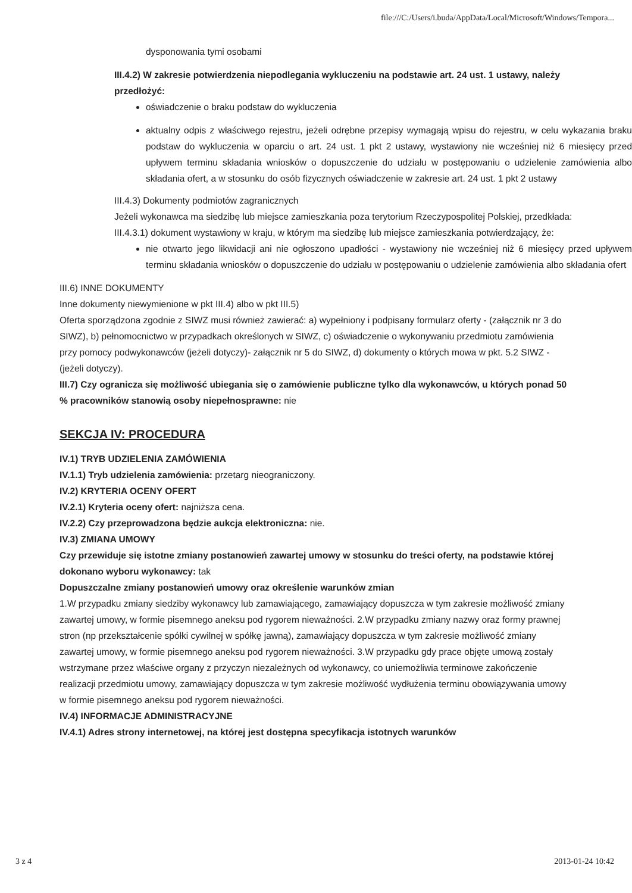file:///C:/Users/i.buda/AppData/Local/Microsoft/Windows/Tempora...
dysponowania tymi osobami
III.4.2) W zakresie potwierdzenia niepodlegania wykluczeniu na podstawie art. 24 ust. 1 ustawy, należy przedłożyć:
oświadczenie o braku podstaw do wykluczenia
aktualny odpis z właściwego rejestru, jeżeli odrębne przepisy wymagają wpisu do rejestru, w celu wykazania braku podstaw do wykluczenia w oparciu o art. 24 ust. 1 pkt 2 ustawy, wystawiony nie wcześniej niż 6 miesięcy przed upływem terminu składania wniosków o dopuszczenie do udziału w postępowaniu o udzielenie zamówienia albo składania ofert, a w stosunku do osób fizycznych oświadczenie w zakresie art. 24 ust. 1 pkt 2 ustawy
III.4.3) Dokumenty podmiotów zagranicznych
Jeżeli wykonawca ma siedzibę lub miejsce zamieszkania poza terytorium Rzeczypospolitej Polskiej, przedkłada:
III.4.3.1) dokument wystawiony w kraju, w którym ma siedzibę lub miejsce zamieszkania potwierdzający, że:
nie otwarto jego likwidacji ani nie ogłoszono upadłości - wystawiony nie wcześniej niż 6 miesięcy przed upływem terminu składania wniosków o dopuszczenie do udziału w postępowaniu o udzielenie zamówienia albo składania ofert
III.6) INNE DOKUMENTY
Inne dokumenty niewymienione w pkt III.4) albo w pkt III.5)
Oferta sporządzona zgodnie z SIWZ musi również zawierać: a) wypełniony i podpisany formularz oferty - (załącznik nr 3 do SIWZ), b) pełnomocnictwo w przypadkach określonych w SIWZ, c) oświadczenie o wykonywaniu przedmiotu zamówienia przy pomocy podwykonawców (jeżeli dotyczy)- załącznik nr 5 do SIWZ, d) dokumenty o których mowa w pkt. 5.2 SIWZ - (jeżeli dotyczy).
III.7) Czy ogranicza się możliwość ubiegania się o zamówienie publiczne tylko dla wykonawców, u których ponad 50 % pracowników stanowią osoby niepełnosprawne: nie
SEKCJA IV: PROCEDURA
IV.1) TRYB UDZIELENIA ZAMÓWIENIA
IV.1.1) Tryb udzielenia zamówienia: przetarg nieograniczony.
IV.2) KRYTERIA OCENY OFERT
IV.2.1) Kryteria oceny ofert: najniższa cena.
IV.2.2) Czy przeprowadzona będzie aukcja elektroniczna: nie.
IV.3) ZMIANA UMOWY
Czy przewiduje się istotne zmiany postanowień zawartej umowy w stosunku do treści oferty, na podstawie której dokonano wyboru wykonawcy: tak
Dopuszczalne zmiany postanowień umowy oraz określenie warunków zmian
1.W przypadku zmiany siedziby wykonawcy lub zamawiającego, zamawiający dopuszcza w tym zakresie możliwość zmiany zawartej umowy, w formie pisemnego aneksu pod rygorem nieważności. 2.W przypadku zmiany nazwy oraz formy prawnej stron (np przekształcenie spółki cywilnej w spółkę jawną), zamawiający dopuszcza w tym zakresie możliwość zmiany zawartej umowy, w formie pisemnego aneksu pod rygorem nieważności. 3.W przypadku gdy prace objęte umową zostały wstrzymane przez właściwe organy z przyczyn niezależnych od wykonawcy, co uniemożliwia terminowe zakończenie realizacji przedmiotu umowy, zamawiający dopuszcza w tym zakresie możliwość wydłużenia terminu obowiązywania umowy w formie pisemnego aneksu pod rygorem nieważności.
IV.4) INFORMACJE ADMINISTRACYJNE
IV.4.1) Adres strony internetowej, na której jest dostępna specyfikacja istotnych warunków
3 z 4 2013-01-24 10:42